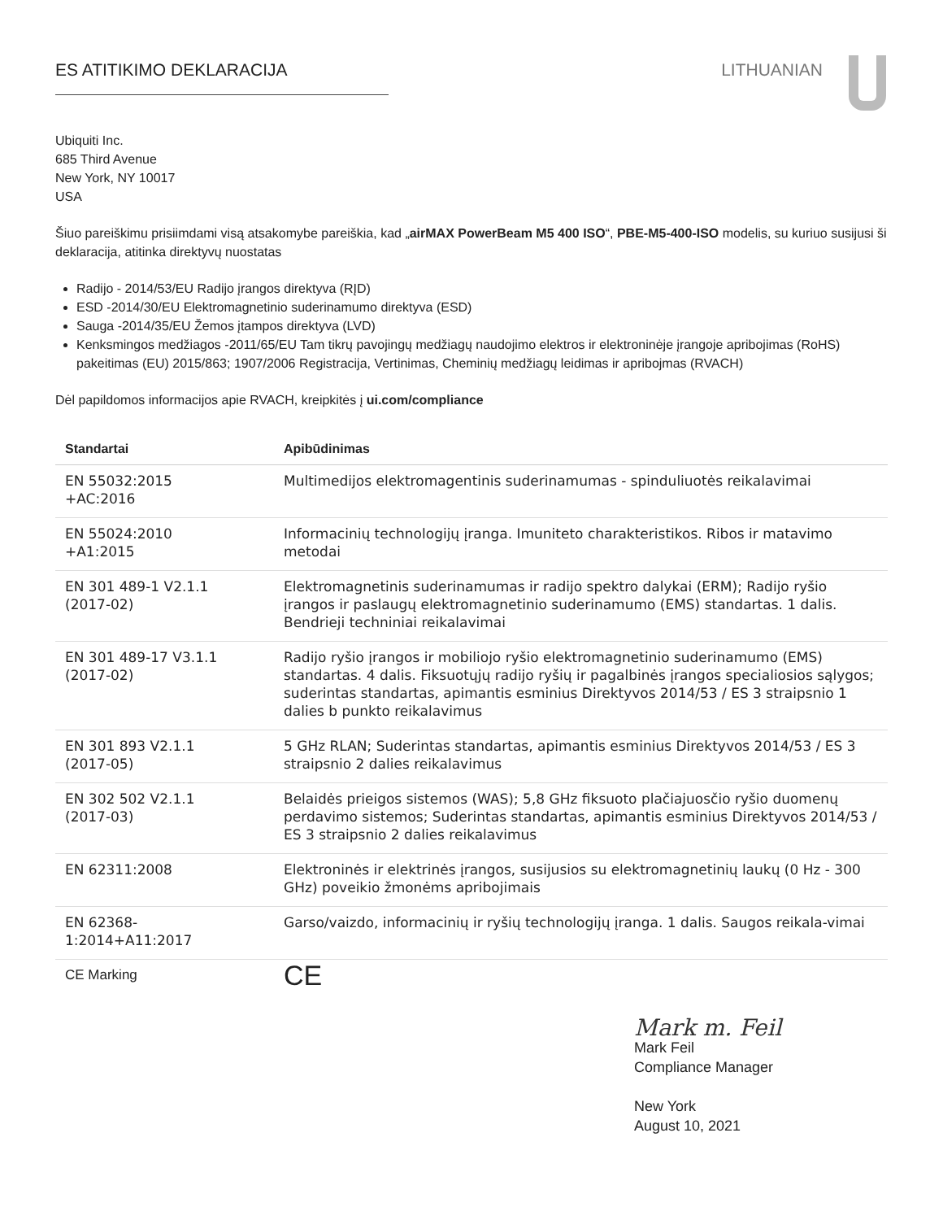ES ATITIKIMO DEKLARACIJA LITHUANIAN
Ubiquiti Inc.
685 Third Avenue
New York, NY 10017
USA
Šiuo pareiškimu prisiimdami visą atsakomybe pareiškia, kad „airMAX PowerBeam M5 400 ISO“, PBE-M5-400-ISO modelis, su kuriuo susijusi ši deklaracija, atitinka direktyvų nuostatas
Radijo - 2014/53/EU Radijo įrangos direktyva (RĮD)
ESD -2014/30/EU Elektromagnetinio suderinamumo direktyva (ESD)
Sauga -2014/35/EU Žemos įtampos direktyva (LVD)
Kenksmingos medžiagos -2011/65/EU Tam tikrų pavojingų medžiagų naudojimo elektros ir elektroninėje įrangoje apribojimas (RoHS) pakeitimas (EU) 2015/863; 1907/2006 Registracija, Vertinimas, Cheminių medžiagų leidimas ir apribojmas (RVACH)
Dėl papildomos informacijos apie RVACH, kreipkitės į ui.com/compliance
| Standartai | Apibūdinimas |
| --- | --- |
| EN 55032:2015 +AC:2016 | Multimedijos elektromagentinis suderinamumas - spinduliuotės reikalavimai |
| EN 55024:2010 +A1:2015 | Informacinių technologijų įranga. Imuniteto charakteristikos. Ribos ir matavimo metodai |
| EN 301 489-1 V2.1.1 (2017-02) | Elektromagnetinis suderinamumas ir radijo spektro dalykai (ERM); Radijo ryšio įrangos ir paslaugų elektromagnetinio suderinamumo (EMS) standartas. 1 dalis. Bendrieji techniniai reikalavimai |
| EN 301 489-17 V3.1.1 (2017-02) | Radijo ryšio įrangos ir mobiliojo ryšio elektromagnetinio suderinamumo (EMS) standartas. 4 dalis. Fiksuotųjų radijo ryšių ir pagalbinės įrangos specialiosios sąlygos; suderintas standartas, apimantis esminius Direktyvos 2014/53 / ES 3 straipsnio 1 dalies b punkto reikalavimus |
| EN 301 893 V2.1.1 (2017-05) | 5 GHz RLAN; Suderintas standartas, apimantis esminius Direktyvos 2014/53 / ES 3 straipsnio 2 dalies reikalavimus |
| EN 302 502 V2.1.1 (2017-03) | Belaidės prieigos sistemos (WAS); 5,8 GHz fiksuoto plačiajuosčio ryšio duomenų perdavimo sistemos; Suderintas standartas, apimantis esminius Direktyvos 2014/53 / ES 3 straipsnio 2 dalies reikalavimus |
| EN 62311:2008 | Elektroninės ir elektrinės įrangos, susijusios su elektromagnetinių laukų (0 Hz - 300 GHz) poveikio žmonėms apribojimais |
| EN 62368- 1:2014+A11:2017 | Garso/vaizdo, informacinių ir ryšių technologijų įranga. 1 dalis. Saugos reikala-vimai |
| CE Marking | CE |
Mark m. Feil
Mark Feil
Compliance Manager
New York
August 10, 2021